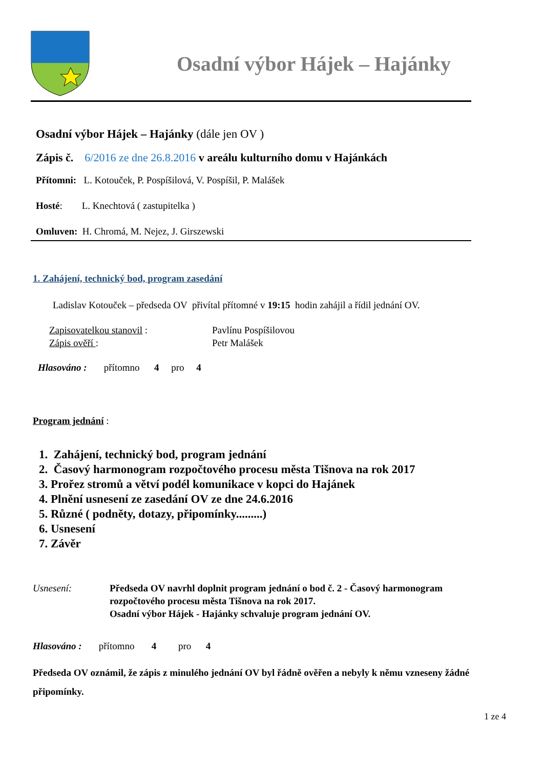Osadní výbor Hájek – Hajánky
Osadní výbor Hájek – Hajánky (dále jen OV )
Zápis č. 6/2016 ze dne 26.8.2016 v areálu kulturního domu v Hajánkách
Přítomni: L. Kotouček, P. Pospíšilová, V. Pospíšil, P. Malášek
Hosté: L. Knechtová ( zastupitelka )
Omluven: H. Chromá, M. Nejez, J. Girszewski
1. Zahájení, technický bod, program zasedání
Ladislav Kotouček – předseda OV přivítal přítomné v 19:15 hodin zahájil a řídil jednání OV.
Zapisovatelkou stanovil : Pavlínu Pospíšilovou
Zápis ověří : Petr Malášek
Hlasováno : přítomno 4 pro 4
Program jednání :
1. Zahájení, technický bod, program jednání
2. Časový harmonogram rozpočtového procesu města Tišnova na rok 2017
3. Prořez stromů a větví podél komunikace v kopci do Hajánek
4. Plnění usnesení ze zasedání OV ze dne 24.6.2016
5. Různé ( podněty, dotazy, připomínky.........)
6. Usnesení
7. Závěr
Usnesení: Předseda OV navrhl doplnit program jednání o bod č. 2 - Časový harmonogram
rozpočtového procesu města Tišnova na rok 2017.
Osadní výbor Hájek - Hajánky schvaluje program jednání OV.
Hlasováno : přítomno 4 pro 4
Předseda OV oznámil, že zápis z minulého jednání OV byl řádně ověřen a nebyly k němu vzneseny žádné připomínky.
1 ze 4